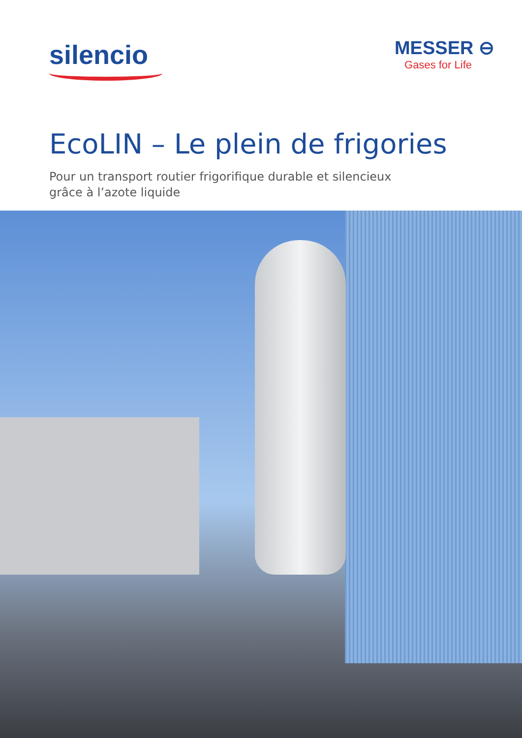silencio
MESSER ⊖
Gases for Life
EcoLIN – Le plein de frigories
Pour un transport routier frigorifique durable et silencieux
grâce à l’azote liquide